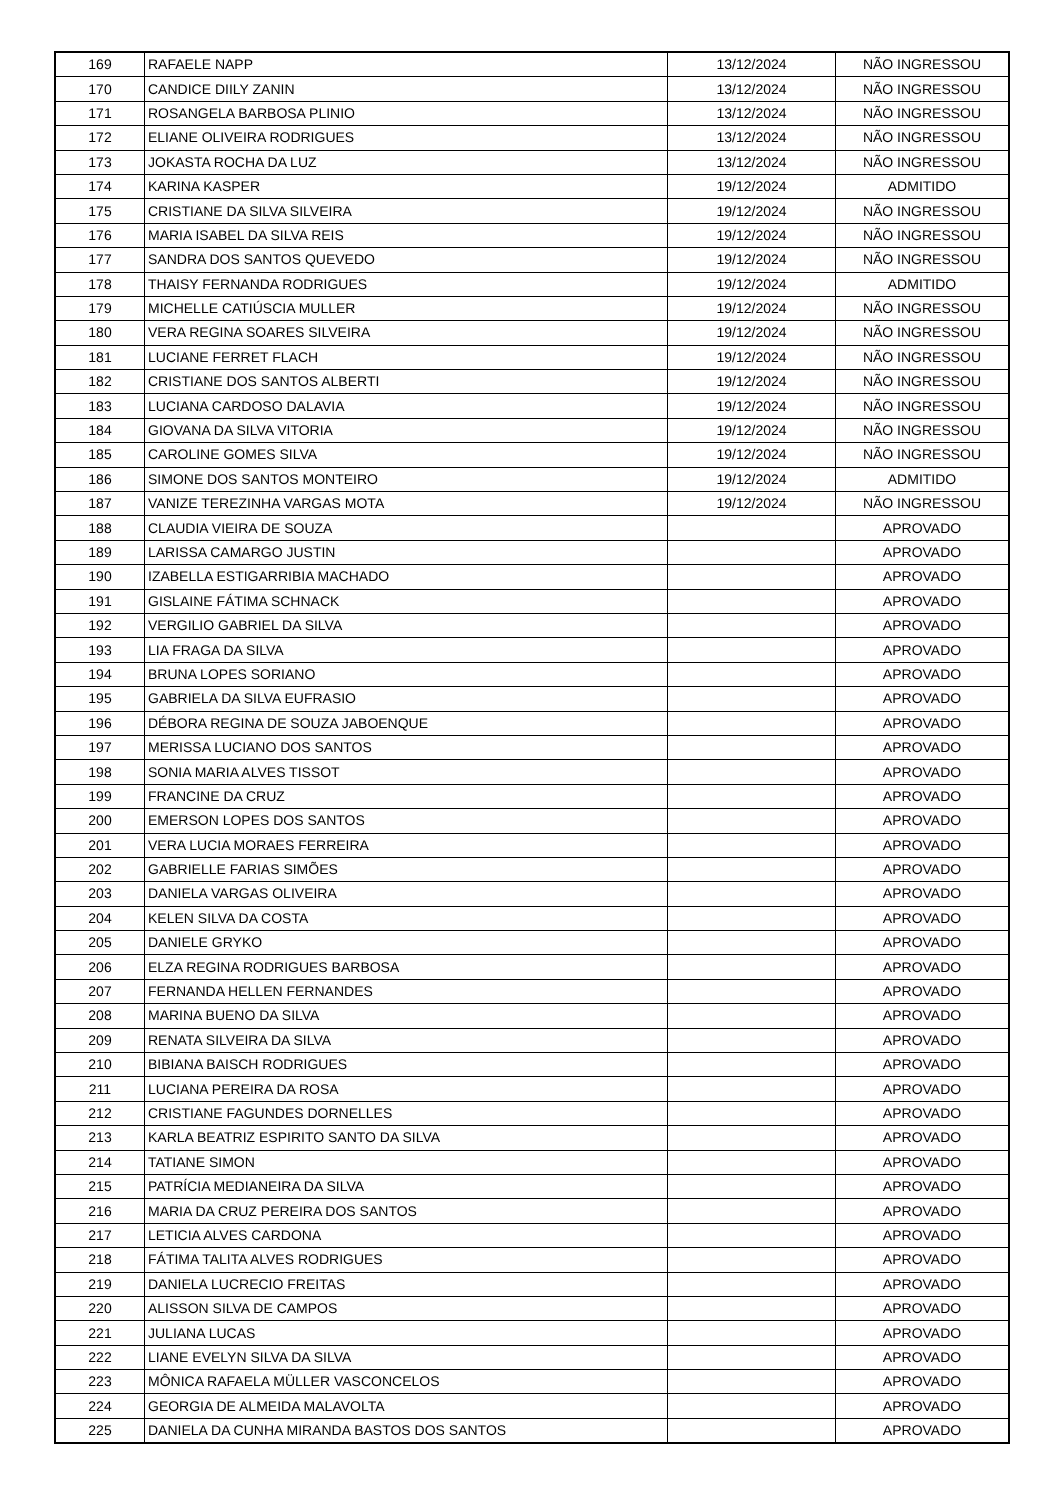| 169 | RAFAELE NAPP | 13/12/2024 | NÃO INGRESSOU |
| 170 | CANDICE DIILY ZANIN | 13/12/2024 | NÃO INGRESSOU |
| 171 | ROSANGELA BARBOSA PLINIO | 13/12/2024 | NÃO INGRESSOU |
| 172 | ELIANE OLIVEIRA RODRIGUES | 13/12/2024 | NÃO INGRESSOU |
| 173 | JOKASTA ROCHA DA LUZ | 13/12/2024 | NÃO INGRESSOU |
| 174 | KARINA KASPER | 19/12/2024 | ADMITIDO |
| 175 | CRISTIANE DA SILVA SILVEIRA | 19/12/2024 | NÃO INGRESSOU |
| 176 | MARIA ISABEL DA SILVA REIS | 19/12/2024 | NÃO INGRESSOU |
| 177 | SANDRA DOS SANTOS QUEVEDO | 19/12/2024 | NÃO INGRESSOU |
| 178 | THAISY FERNANDA RODRIGUES | 19/12/2024 | ADMITIDO |
| 179 | MICHELLE CATIÚSCIA MULLER | 19/12/2024 | NÃO INGRESSOU |
| 180 | VERA REGINA SOARES SILVEIRA | 19/12/2024 | NÃO INGRESSOU |
| 181 | LUCIANE FERRET FLACH | 19/12/2024 | NÃO INGRESSOU |
| 182 | CRISTIANE DOS SANTOS ALBERTI | 19/12/2024 | NÃO INGRESSOU |
| 183 | LUCIANA CARDOSO DALAVIA | 19/12/2024 | NÃO INGRESSOU |
| 184 | GIOVANA DA SILVA VITORIA | 19/12/2024 | NÃO INGRESSOU |
| 185 | CAROLINE GOMES SILVA | 19/12/2024 | NÃO INGRESSOU |
| 186 | SIMONE DOS SANTOS MONTEIRO | 19/12/2024 | ADMITIDO |
| 187 | VANIZE TEREZINHA VARGAS MOTA | 19/12/2024 | NÃO INGRESSOU |
| 188 | CLAUDIA VIEIRA DE SOUZA | | APROVADO |
| 189 | LARISSA CAMARGO JUSTIN | | APROVADO |
| 190 | IZABELLA ESTIGARRIBIA MACHADO | | APROVADO |
| 191 | GISLAINE FÁTIMA SCHNACK | | APROVADO |
| 192 | VERGILIO GABRIEL DA SILVA | | APROVADO |
| 193 | LIA FRAGA DA SILVA | | APROVADO |
| 194 | BRUNA LOPES SORIANO | | APROVADO |
| 195 | GABRIELA DA SILVA EUFRASIO | | APROVADO |
| 196 | DÉBORA REGINA DE SOUZA JABOENQUE | | APROVADO |
| 197 | MERISSA LUCIANO DOS SANTOS | | APROVADO |
| 198 | SONIA MARIA ALVES TISSOT | | APROVADO |
| 199 | FRANCINE DA CRUZ | | APROVADO |
| 200 | EMERSON LOPES DOS SANTOS | | APROVADO |
| 201 | VERA LUCIA MORAES FERREIRA | | APROVADO |
| 202 | GABRIELLE FARIAS SIMÕES | | APROVADO |
| 203 | DANIELA VARGAS OLIVEIRA | | APROVADO |
| 204 | KELEN SILVA DA COSTA | | APROVADO |
| 205 | DANIELE GRYKO | | APROVADO |
| 206 | ELZA REGINA RODRIGUES BARBOSA | | APROVADO |
| 207 | FERNANDA HELLEN FERNANDES | | APROVADO |
| 208 | MARINA BUENO DA SILVA | | APROVADO |
| 209 | RENATA SILVEIRA DA SILVA | | APROVADO |
| 210 | BIBIANA BAISCH RODRIGUES | | APROVADO |
| 211 | LUCIANA PEREIRA DA ROSA | | APROVADO |
| 212 | CRISTIANE FAGUNDES DORNELLES | | APROVADO |
| 213 | KARLA BEATRIZ ESPIRITO SANTO DA SILVA | | APROVADO |
| 214 | TATIANE SIMON | | APROVADO |
| 215 | PATRÍCIA MEDIANEIRA DA SILVA | | APROVADO |
| 216 | MARIA DA CRUZ PEREIRA DOS SANTOS | | APROVADO |
| 217 | LETICIA ALVES CARDONA | | APROVADO |
| 218 | FÁTIMA TALITA ALVES RODRIGUES | | APROVADO |
| 219 | DANIELA LUCRECIO FREITAS | | APROVADO |
| 220 | ALISSON SILVA DE CAMPOS | | APROVADO |
| 221 | JULIANA LUCAS | | APROVADO |
| 222 | LIANE EVELYN SILVA DA SILVA | | APROVADO |
| 223 | MÔNICA RAFAELA MÜLLER VASCONCELOS | | APROVADO |
| 224 | GEORGIA DE ALMEIDA MALAVOLTA | | APROVADO |
| 225 | DANIELA DA CUNHA MIRANDA BASTOS DOS SANTOS | | APROVADO |